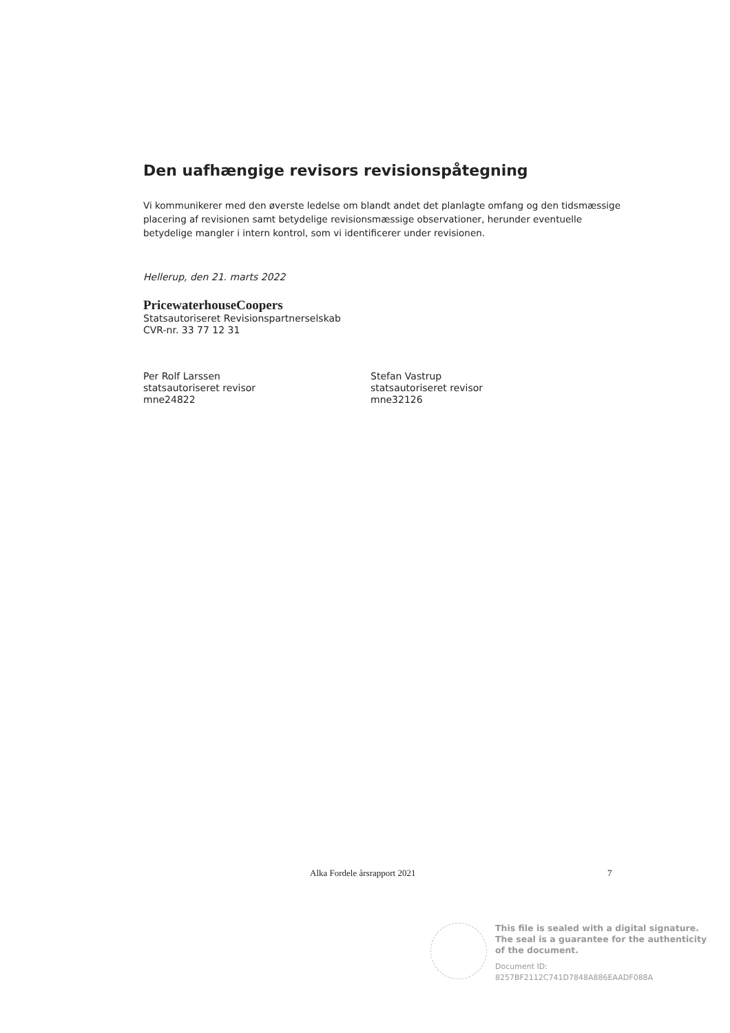Den uafhængige revisors revisionspåtegning
Vi kommunikerer med den øverste ledelse om blandt andet det planlagte omfang og den tidsmæssige placering af revisionen samt betydelige revisionsmæssige observationer, herunder eventuelle betydelige mangler i intern kontrol, som vi identificerer under revisionen.
Hellerup, den 21. marts 2022
PricewaterhouseCoopers
Statsautoriseret Revisionspartnerselskab
CVR-nr. 33 77 12 31
Per Rolf Larssen
statsautoriseret revisor
mne24822
Stefan Vastrup
statsautoriseret revisor
mne32126
Alka Fordele årsrapport 2021 7
This file is sealed with a digital signature.
The seal is a guarantee for the authenticity
of the document.
Document ID:
8257BF2112C741D7848A886EAADF088A